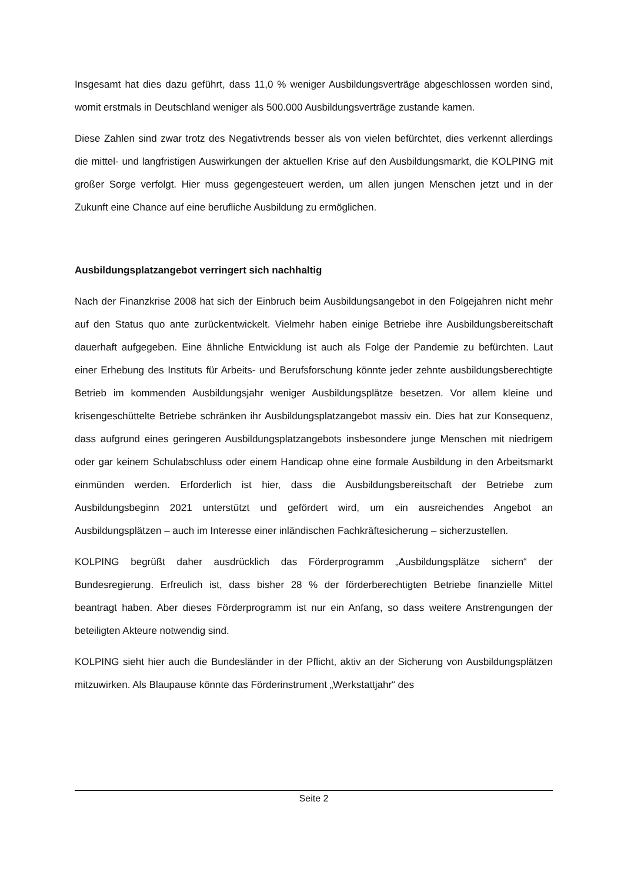Insgesamt hat dies dazu geführt, dass 11,0 % weniger Ausbildungsverträge abgeschlossen worden sind, womit erstmals in Deutschland weniger als 500.000 Ausbildungsverträge zustande kamen.
Diese Zahlen sind zwar trotz des Negativtrends besser als von vielen befürchtet, dies verkennt allerdings die mittel- und langfristigen Auswirkungen der aktuellen Krise auf den Ausbildungsmarkt, die KOLPING mit großer Sorge verfolgt. Hier muss gegengesteuert werden, um allen jungen Menschen jetzt und in der Zukunft eine Chance auf eine berufliche Ausbildung zu ermöglichen.
Ausbildungsplatzangebot verringert sich nachhaltig
Nach der Finanzkrise 2008 hat sich der Einbruch beim Ausbildungsangebot in den Folgejahren nicht mehr auf den Status quo ante zurückentwickelt. Vielmehr haben einige Betriebe ihre Ausbildungsbereitschaft dauerhaft aufgegeben. Eine ähnliche Entwicklung ist auch als Folge der Pandemie zu befürchten. Laut einer Erhebung des Instituts für Arbeits- und Berufsforschung könnte jeder zehnte ausbildungsberechtigte Betrieb im kommenden Ausbildungsjahr weniger Ausbildungsplätze besetzen. Vor allem kleine und krisengeschüttelte Betriebe schränken ihr Ausbildungsplatzangebot massiv ein. Dies hat zur Konsequenz, dass aufgrund eines geringeren Ausbildungsplatzangebots insbesondere junge Menschen mit niedrigem oder gar keinem Schulabschluss oder einem Handicap ohne eine formale Ausbildung in den Arbeitsmarkt einmünden werden. Erforderlich ist hier, dass die Ausbildungsbereitschaft der Betriebe zum Ausbildungsbeginn 2021 unterstützt und gefördert wird, um ein ausreichendes Angebot an Ausbildungsplätzen – auch im Interesse einer inländischen Fachkräftesicherung – sicherzustellen.
KOLPING begrüßt daher ausdrücklich das Förderprogramm „Ausbildungsplätze sichern“ der Bundesregierung. Erfreulich ist, dass bisher 28 % der förderberechtigten Betriebe finanzielle Mittel beantragt haben. Aber dieses Förderprogramm ist nur ein Anfang, so dass weitere Anstrengungen der beteiligten Akteure notwendig sind.
KOLPING sieht hier auch die Bundesländer in der Pflicht, aktiv an der Sicherung von Ausbildungsplätzen mitzuwirken. Als Blaupause könnte das Förderinstrument „Werkstattjahr“ des
Seite 2